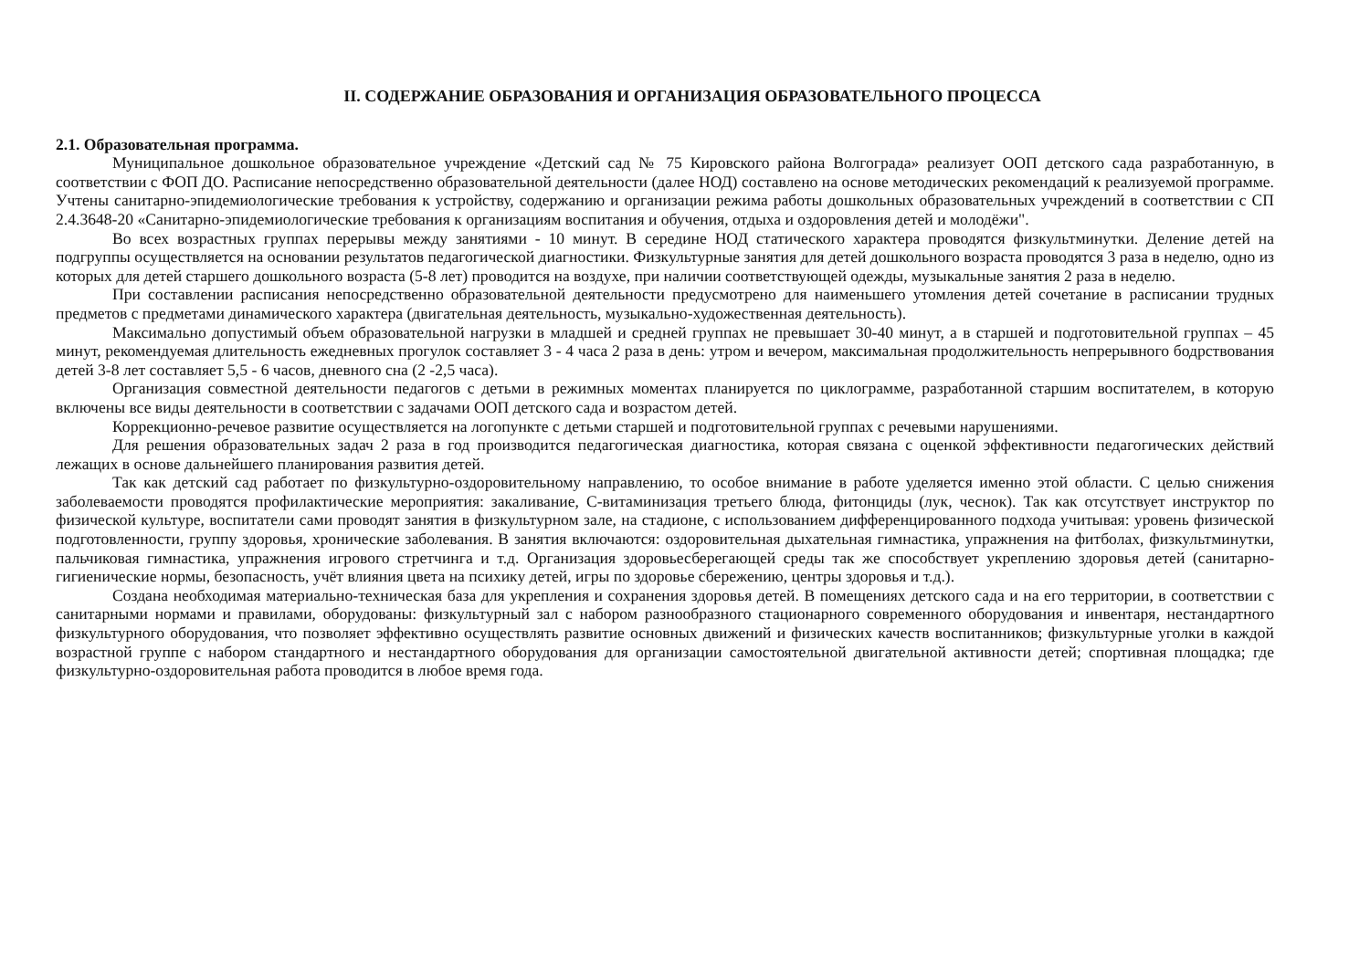II. СОДЕРЖАНИЕ ОБРАЗОВАНИЯ И ОРГАНИЗАЦИЯ ОБРАЗОВАТЕЛЬНОГО ПРОЦЕССА
2.1. Образовательная программа.
Муниципальное дошкольное образовательное учреждение «Детский сад № 75 Кировского района Волгограда» реализует ООП детского сада разработанную, в соответствии с ФОП ДО. Расписание непосредственно образовательной деятельности (далее НОД) составлено на основе методических рекомендаций к реализуемой программе. Учтены санитарно-эпидемиологические требования к устройству, содержанию и организации режима работы дошкольных образовательных учреждений в соответствии с СП 2.4.3648-20 «Санитарно-эпидемиологические требования к организациям воспитания и обучения, отдыха и оздоровления детей и молодёжи".
Во всех возрастных группах перерывы между занятиями - 10 минут. В середине НОД статического характера проводятся физкультминутки. Деление детей на подгруппы осуществляется на основании результатов педагогической диагностики. Физкультурные занятия для детей дошкольного возраста проводятся 3 раза в неделю, одно из которых для детей старшего дошкольного возраста (5-8 лет) проводится на воздухе, при наличии соответствующей одежды, музыкальные занятия 2 раза в неделю.
При составлении расписания непосредственно образовательной деятельности предусмотрено для наименьшего утомления детей сочетание в расписании трудных предметов с предметами динамического характера (двигательная деятельность, музыкально-художественная деятельность).
Максимально допустимый объем образовательной нагрузки в младшей и средней группах не превышает 30-40 минут, а в старшей и подготовительной группах – 45 минут, рекомендуемая длительность ежедневных прогулок составляет 3 - 4 часа 2 раза в день: утром и вечером, максимальная продолжительность непрерывного бодрствования детей 3-8 лет составляет 5,5 - 6 часов, дневного сна (2 -2,5 часа).
Организация совместной деятельности педагогов с детьми в режимных моментах планируется по циклограмме, разработанной старшим воспитателем, в которую включены все виды деятельности в соответствии с задачами ООП детского сада и возрастом детей.
Коррекционно-речевое развитие осуществляется на логопункте с детьми старшей и подготовительной группах с речевыми нарушениями.
Для решения образовательных задач 2 раза в год производится педагогическая диагностика, которая связана с оценкой эффективности педагогических действий лежащих в основе дальнейшего планирования развития детей.
Так как детский сад работает по физкультурно-оздоровительному направлению, то особое внимание в работе уделяется именно этой области. С целью снижения заболеваемости проводятся профилактические мероприятия: закаливание, С-витаминизация третьего блюда, фитонциды (лук, чеснок). Так как отсутствует инструктор по физической культуре, воспитатели сами проводят занятия в физкультурном зале, на стадионе, с использованием дифференцированного подхода учитывая: уровень физической подготовленности, группу здоровья, хронические заболевания. В занятия включаются: оздоровительная дыхательная гимнастика, упражнения на фитболах, физкультминутки, пальчиковая гимнастика, упражнения игрового стретчинга и т.д. Организация здоровьесберегающей среды так же способствует укреплению здоровья детей (санитарно-гигиенические нормы, безопасность, учёт влияния цвета на психику детей, игры по здоровье сбережению, центры здоровья и т.д.).
Создана необходимая материально-техническая база для укрепления и сохранения здоровья детей. В помещениях детского сада и на его территории, в соответствии с санитарными нормами и правилами, оборудованы: физкультурный зал с набором разнообразного стационарного современного оборудования и инвентаря, нестандартного физкультурного оборудования, что позволяет эффективно осуществлять развитие основных движений и физических качеств воспитанников; физкультурные уголки в каждой возрастной группе с набором стандартного и нестандартного оборудования для организации самостоятельной двигательной активности детей; спортивная площадка; где физкультурно-оздоровительная работа проводится в любое время года.